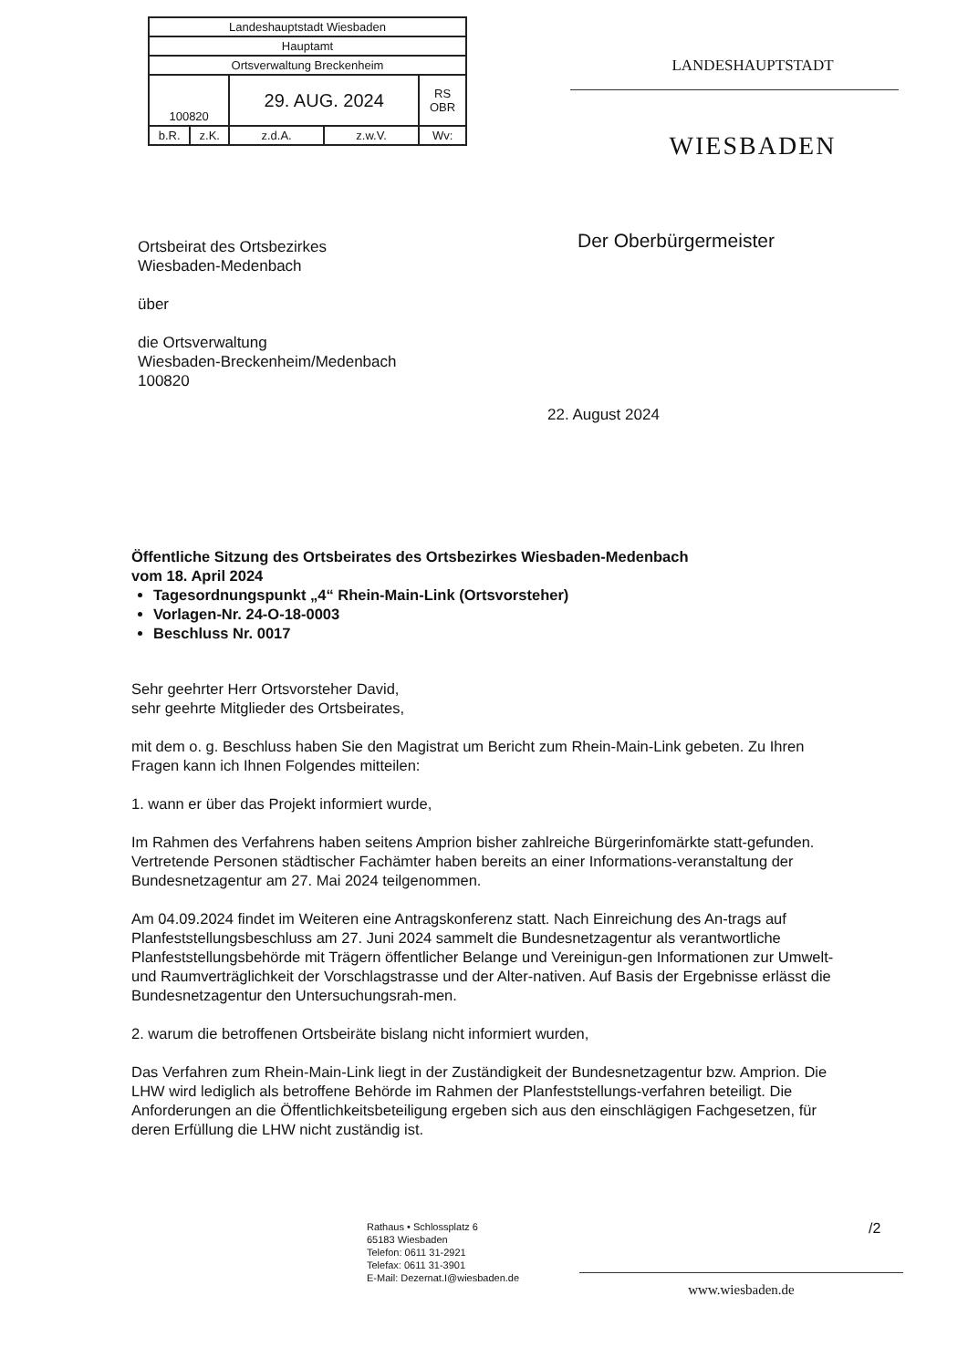| Landeshauptstadt Wiesbaden | | | | |
| Hauptamt | | | | |
| Ortsverwaltung Breckenheim | | | | |
| 100820 | | 29. AUG. 2024 | | RS OBR |
| b.R. | z.K. | z.d.A. | z.w.V. | Wv: |
LANDESHAUPTSTADT
WIESBADEN
Ortsbeirat des Ortsbezirkes
Wiesbaden-Medenbach
über
die Ortsverwaltung
Wiesbaden-Breckenheim/Medenbach
100820
Der Oberbürgermeister
22. August 2024
Öffentliche Sitzung des Ortsbeirates des Ortsbezirkes Wiesbaden-Medenbach
vom 18. April 2024
Tagesordnungspunkt „4“ Rhein-Main-Link (Ortsvorsteher)
Vorlagen-Nr. 24-O-18-0003
Beschluss Nr. 0017
Sehr geehrter Herr Ortsvorsteher David,
sehr geehrte Mitglieder des Ortsbeirates,
mit dem o. g. Beschluss haben Sie den Magistrat um Bericht zum Rhein-Main-Link gebeten. Zu Ihren Fragen kann ich Ihnen Folgendes mitteilen:
1. wann er über das Projekt informiert wurde,
Im Rahmen des Verfahrens haben seitens Amprion bisher zahlreiche Bürgerinfomärkte statt-gefunden. Vertretende Personen städtischer Fachämter haben bereits an einer Informations-veranstaltung der Bundesnetzagentur am 27. Mai 2024 teilgenommen.
Am 04.09.2024 findet im Weiteren eine Antragskonferenz statt. Nach Einreichung des An-trags auf Planfeststellungsbeschluss am 27. Juni 2024 sammelt die Bundesnetzagentur als verantwortliche Planfeststellungsbehörde mit Trägern öffentlicher Belange und Vereinigun-gen Informationen zur Umwelt- und Raumverträglichkeit der Vorschlagstrasse und der Alter-nativen. Auf Basis der Ergebnisse erlässt die Bundesnetzagentur den Untersuchungsrah-men.
2. warum die betroffenen Ortsbeiräte bislang nicht informiert wurden,
Das Verfahren zum Rhein-Main-Link liegt in der Zuständigkeit der Bundesnetzagentur bzw. Amprion. Die LHW wird lediglich als betroffene Behörde im Rahmen der Planfeststellungs-verfahren beteiligt. Die Anforderungen an die Öffentlichkeitsbeteiligung ergeben sich aus den einschlägigen Fachgesetzen, für deren Erfüllung die LHW nicht zuständig ist.
Rathaus • Schlossplatz 6
65183 Wiesbaden
Telefon: 0611 31-2921
Telefax: 0611 31-3901
E-Mail: Dezernat.I@wiesbaden.de
/2
www.wiesbaden.de